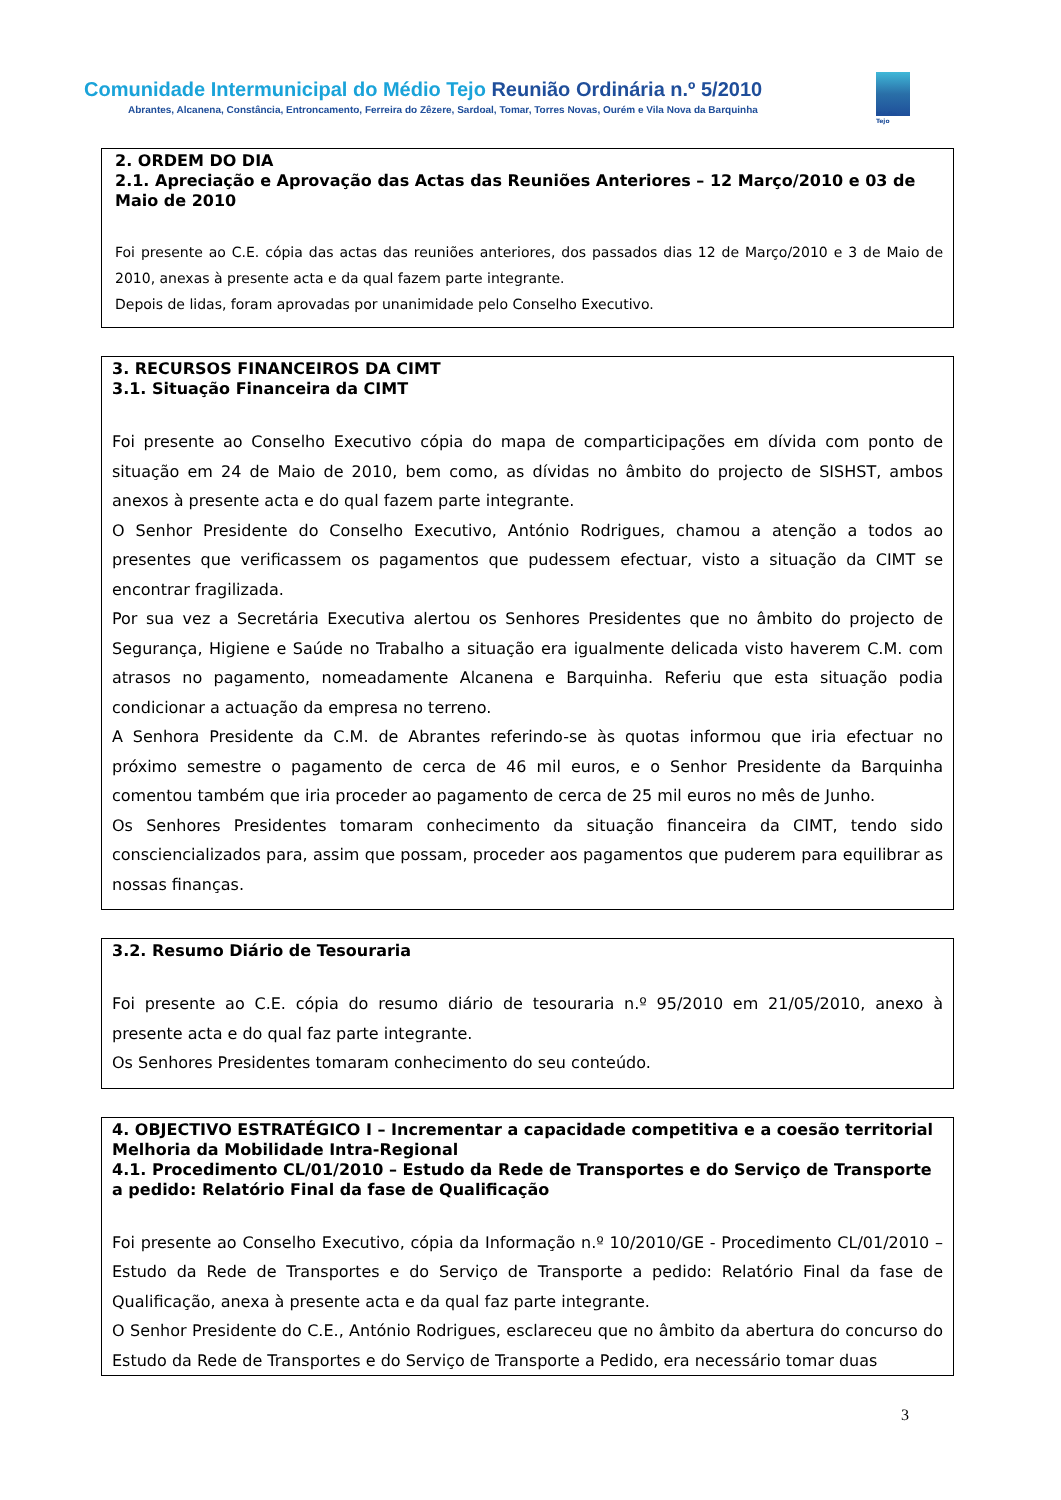Comunidade Intermunicipal do Médio Tejo Reunião Ordinária n.º 5/2010
Abrantes, Alcanena, Constância, Entroncamento, Ferreira do Zêzere, Sardoal, Tomar, Torres Novas, Ourém e Vila Nova da Barquinha
Médio Tejo
2. ORDEM DO DIA
2.1. Apreciação e Aprovação das Actas das Reuniões Anteriores – 12 Março/2010 e 03 de Maio de 2010
Foi presente ao C.E. cópia das actas das reuniões anteriores, dos passados dias 12 de Março/2010 e 3 de Maio de 2010, anexas à presente acta e da qual fazem parte integrante.
Depois de lidas, foram aprovadas por unanimidade pelo Conselho Executivo.
3. RECURSOS FINANCEIROS DA CIMT
3.1. Situação Financeira da CIMT
Foi presente ao Conselho Executivo cópia do mapa de comparticipações em dívida com ponto de situação em 24 de Maio de 2010, bem como, as dívidas no âmbito do projecto de SISHST, ambos anexos à presente acta e do qual fazem parte integrante.
O Senhor Presidente do Conselho Executivo, António Rodrigues, chamou a atenção a todos ao presentes que verificassem os pagamentos que pudessem efectuar, visto a situação da CIMT se encontrar fragilizada.
Por sua vez a Secretária Executiva alertou os Senhores Presidentes que no âmbito do projecto de Segurança, Higiene e Saúde no Trabalho a situação era igualmente delicada visto haverem C.M. com atrasos no pagamento, nomeadamente Alcanena e Barquinha. Referiu que esta situação podia condicionar a actuação da empresa no terreno.
A Senhora Presidente da C.M. de Abrantes referindo-se às quotas informou que iria efectuar no próximo semestre o pagamento de cerca de 46 mil euros, e o Senhor Presidente da Barquinha comentou também que iria proceder ao pagamento de cerca de 25 mil euros no mês de Junho.
Os Senhores Presidentes tomaram conhecimento da situação financeira da CIMT, tendo sido consciencializados para, assim que possam, proceder aos pagamentos que puderem para equilibrar as nossas finanças.
3.2. Resumo Diário de Tesouraria
Foi presente ao C.E. cópia do resumo diário de tesouraria n.º 95/2010 em 21/05/2010, anexo à presente acta e do qual faz parte integrante.
Os Senhores Presidentes tomaram conhecimento do seu conteúdo.
4. OBJECTIVO ESTRATÉGICO I – Incrementar a capacidade competitiva e a coesão territorial
Melhoria da Mobilidade Intra-Regional
4.1. Procedimento CL/01/2010 – Estudo da Rede de Transportes e do Serviço de Transporte a pedido: Relatório Final da fase de Qualificação
Foi presente ao Conselho Executivo, cópia da Informação n.º 10/2010/GE - Procedimento CL/01/2010 – Estudo da Rede de Transportes e do Serviço de Transporte a pedido: Relatório Final da fase de Qualificação, anexa à presente acta e da qual faz parte integrante.
O Senhor Presidente do C.E., António Rodrigues, esclareceu que no âmbito da abertura do concurso do Estudo da Rede de Transportes e do Serviço de Transporte a Pedido, era necessário tomar duas
3